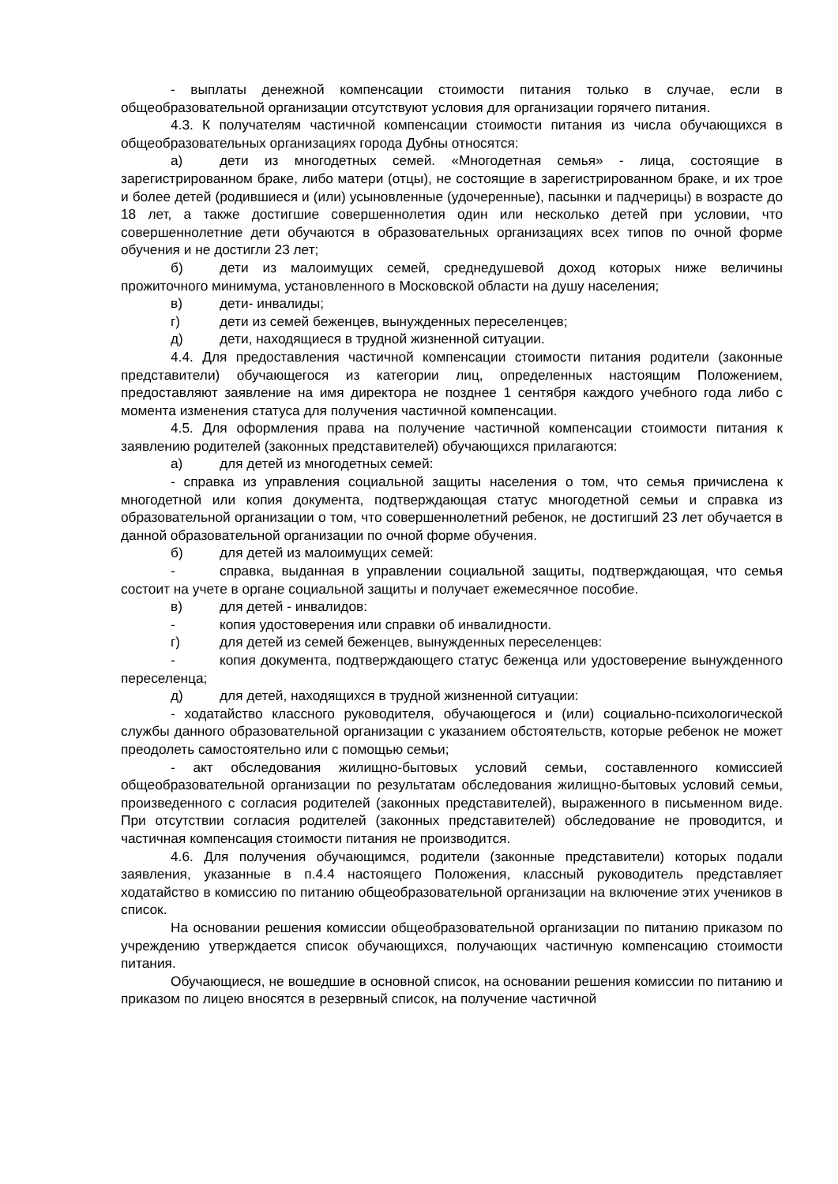- выплаты денежной компенсации стоимости питания только в случае, если в общеобразовательной организации отсутствуют условия для организации горячего питания.
4.3. К получателям частичной компенсации стоимости питания из числа обучающихся в общеобразовательных организациях города Дубны относятся:
а) дети из многодетных семей. «Многодетная семья» - лица, состоящие в зарегистрированном браке, либо матери (отцы), не состоящие в зарегистрированном браке, и их трое и более детей (родившиеся и (или) усыновленные (удочеренные), пасынки и падчерицы) в возрасте до 18 лет, а также достигшие совершеннолетия один или несколько детей при условии, что совершеннолетние дети обучаются в образовательных организациях всех типов по очной форме обучения и не достигли 23 лет;
б) дети из малоимущих семей, среднедушевой доход которых ниже величины прожиточного минимума, установленного в Московской области на душу населения;
в) дети- инвалиды;
г) дети из семей беженцев, вынужденных переселенцев;
д) дети, находящиеся в трудной жизненной ситуации.
4.4. Для предоставления частичной компенсации стоимости питания родители (законные представители) обучающегося из категории лиц, определенных настоящим Положением, предоставляют заявление на имя директора не позднее 1 сентября каждого учебного года либо с момента изменения статуса для получения частичной компенсации.
4.5. Для оформления права на получение частичной компенсации стоимости питания к заявлению родителей (законных представителей) обучающихся прилагаются:
а) для детей из многодетных семей:
- справка из управления социальной защиты населения о том, что семья причислена к многодетной или копия документа, подтверждающая статус многодетной семьи и справка из образовательной организации о том, что совершеннолетний ребенок, не достигший 23 лет обучается в данной образовательной организации по очной форме обучения.
б) для детей из малоимущих семей:
- справка, выданная в управлении социальной защиты, подтверждающая, что семья состоит на учете в органе социальной защиты и получает ежемесячное пособие.
в) для детей - инвалидов:
- копия удостоверения или справки об инвалидности.
г) для детей из семей беженцев, вынужденных переселенцев:
- копия документа, подтверждающего статус беженца или удостоверение вынужденного переселенца;
д) для детей, находящихся в трудной жизненной ситуации:
- ходатайство классного руководителя, обучающегося и (или) социально-психологической службы данного образовательной организации с указанием обстоятельств, которые ребенок не может преодолеть самостоятельно или с помощью семьи;
- акт обследования жилищно-бытовых условий семьи, составленного комиссией общеобразовательной организации по результатам обследования жилищно-бытовых условий семьи, произведенного с согласия родителей (законных представителей), выраженного в письменном виде. При отсутствии согласия родителей (законных представителей) обследование не проводится, и частичная компенсация стоимости питания не производится.
4.6. Для получения обучающимся, родители (законные представители) которых подали заявления, указанные в п.4.4 настоящего Положения, классный руководитель представляет ходатайство в комиссию по питанию общеобразовательной организации на включение этих учеников в список.
На основании решения комиссии общеобразовательной организации по питанию приказом по учреждению утверждается список обучающихся, получающих частичную компенсацию стоимости питания.
Обучающиеся, не вошедшие в основной список, на основании решения комиссии по питанию и приказом по лицею вносятся в резервный список, на получение частичной